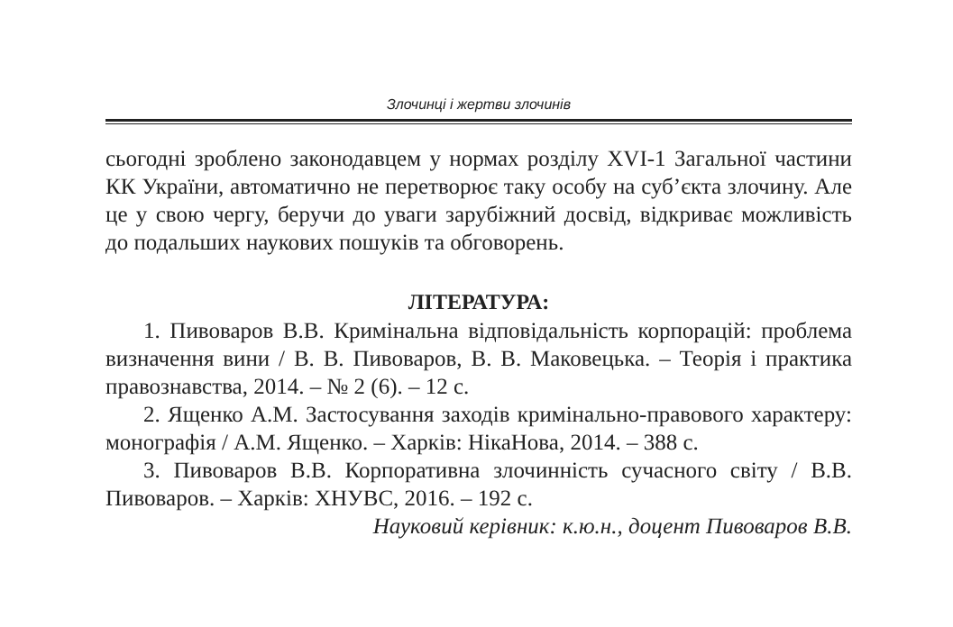Злочинці і жертви злочинів
сьогодні зроблено законодавцем у нормах розділу XVI-1 Загальної частини КК України, автоматично не перетворює таку особу на суб’єкта злочину. Але це у свою чергу, беручи до уваги зарубіжний досвід, відкриває можливість до подальших наукових пошуків та обговорень.
ЛІТЕРАТУРА:
1. Пивоваров В.В. Кримінальна відповідальність корпорацій: проблема визначення вини / В. В. Пивоваров, В. В. Маковецька. – Теорія і практика правознавства, 2014. – № 2 (6). – 12 с.
2. Ященко А.М. Застосування заходів кримінально-правового характеру: монографія / А.М. Ященко. – Харків: НікаНова, 2014. – 388 с.
3. Пивоваров В.В. Корпоративна злочинність сучасного світу / В.В. Пивоваров. – Харків: ХНУВС, 2016. – 192 с.
Науковий керівник: к.ю.н., доцент Пивоваров В.В.